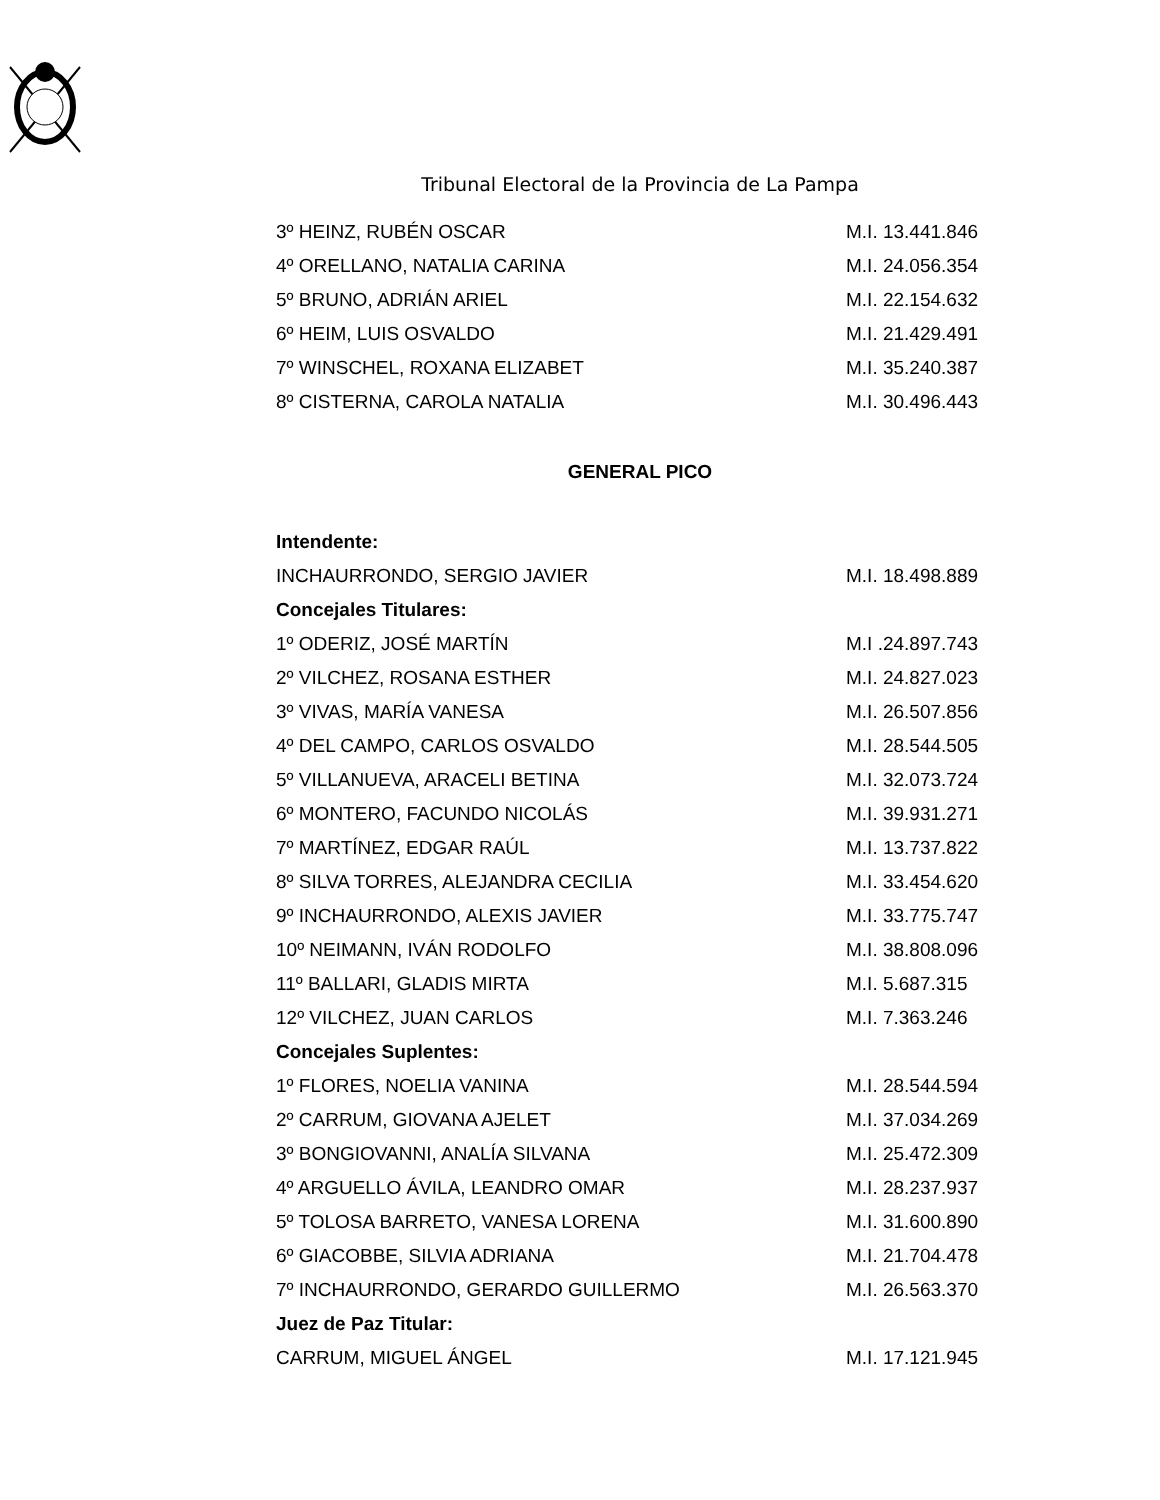Tribunal Electoral de la Provincia de La Pampa
| 3º HEINZ, RUBÉN OSCAR | M.I. 13.441.846 |
| 4º ORELLANO, NATALIA CARINA | M.I. 24.056.354 |
| 5º BRUNO, ADRIÁN ARIEL | M.I. 22.154.632 |
| 6º HEIM, LUIS OSVALDO | M.I. 21.429.491 |
| 7º WINSCHEL, ROXANA ELIZABET | M.I. 35.240.387 |
| 8º CISTERNA, CAROLA NATALIA | M.I. 30.496.443 |
GENERAL PICO
| Intendente: | |
| --- | --- |
| INCHAURRONDO, SERGIO JAVIER | M.I. 18.498.889 |
| Concejales Titulares: | |
| 1º ODERIZ, JOSÉ MARTÍN | M.I .24.897.743 |
| 2º VILCHEZ, ROSANA ESTHER | M.I. 24.827.023 |
| 3º VIVAS, MARÍA VANESA | M.I. 26.507.856 |
| 4º DEL CAMPO, CARLOS OSVALDO | M.I. 28.544.505 |
| 5º VILLANUEVA, ARACELI BETINA | M.I. 32.073.724 |
| 6º MONTERO, FACUNDO NICOLÁS | M.I. 39.931.271 |
| 7º MARTÍNEZ, EDGAR RAÚL | M.I. 13.737.822 |
| 8º SILVA TORRES, ALEJANDRA CECILIA | M.I. 33.454.620 |
| 9º INCHAURRONDO, ALEXIS JAVIER | M.I. 33.775.747 |
| 10º NEIMANN, IVÁN RODOLFO | M.I. 38.808.096 |
| 11º BALLARI, GLADIS MIRTA | M.I. 5.687.315 |
| 12º VILCHEZ, JUAN CARLOS | M.I. 7.363.246 |
| Concejales Suplentes: | |
| 1º FLORES, NOELIA VANINA | M.I. 28.544.594 |
| 2º CARRUM, GIOVANA AJELET | M.I. 37.034.269 |
| 3º BONGIOVANNI, ANALÍA SILVANA | M.I. 25.472.309 |
| 4º ARGUELLO ÁVILA, LEANDRO OMAR | M.I. 28.237.937 |
| 5º TOLOSA BARRETO, VANESA LORENA | M.I. 31.600.890 |
| 6º GIACOBBE, SILVIA ADRIANA | M.I. 21.704.478 |
| 7º INCHAURRONDO, GERARDO GUILLERMO | M.I. 26.563.370 |
| Juez de Paz Titular: | |
| CARRUM, MIGUEL ÁNGEL | M.I. 17.121.945 |